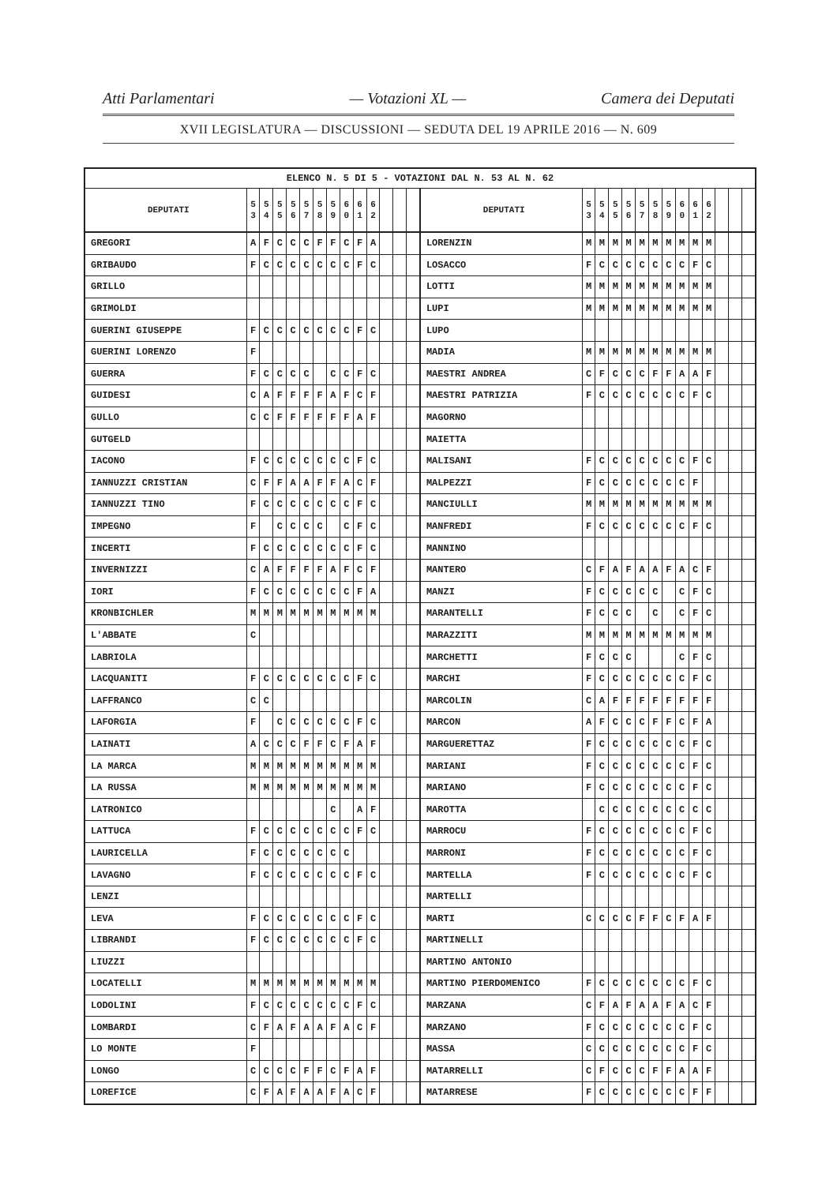Atti Parlamentari — Votazioni XL — Camera dei Deputati
XVII LEGISLATURA — DISCUSSIONI — SEDUTA DEL 19 APRILE 2016 — N. 609
| ELENCO N. 5 DI 5 - VOTAZIONI DAL N. 53 AL N. 62 | | | | | | | | | | | | | | | | | | | | | | | | | | | |
| --- | --- | --- | --- | --- | --- | --- | --- | --- | --- | --- | --- | --- | --- | --- | --- | --- | --- | --- | --- | --- | --- | --- | --- | --- | --- | --- | --- |
| DEPUTATI | 5 3 | 5 4 | 5 5 | 5 6 | 5 7 | 5 8 | 5 9 | 6 0 | 6 1 | 6 2 | | | | DEPUTATI | 5 3 | 5 4 | 5 5 | 5 6 | 5 7 | 5 8 | 5 9 | 6 0 | 6 1 | 6 2 | | | |
| GREGORI | A | F | C | C | C | F | F | C | F | A | | | | LORENZIN | M | M | M | M | M | M | M | M | M | M | | | |
| GRIBAUDO | F | C | C | C | C | C | C | C | F | C | | | | LOSACCO | F | C | C | C | C | C | C | C | F | C | | | |
| GRILLO | | | | | | | | | | | | | | LOTTI | M | M | M | M | M | M | M | M | M | M | | | |
| GRIMOLDI | | | | | | | | | | | | | | LUPI | M | M | M | M | M | M | M | M | M | M | | | |
| GUERINI GIUSEPPE | F | C | C | C | C | C | C | C | F | C | | | | LUPO | | | | | | | | | | | | | |
| GUERINI LORENZO | F | | | | | | | | | | | | | MADIA | M | M | M | M | M | M | M | M | M | M | | | |
| GUERRA | F | C | C | C | C | | C | C | F | C | | | | MAESTRI ANDREA | C | F | C | C | C | F | F | A | A | F | | | |
| GUIDESI | C | A | F | F | F | F | A | F | C | F | | | | MAESTRI PATRIZIA | F | C | C | C | C | C | C | C | F | C | | | |
| GULLO | C | C | F | F | F | F | F | F | A | F | | | | MAGORNO | | | | | | | | | | | | | |
| GUTGELD | | | | | | | | | | | | | | MAIETTA | | | | | | | | | | | | | |
| IACONO | F | C | C | C | C | C | C | C | F | C | | | | MALISANI | F | C | C | C | C | C | C | C | F | C | | | |
| IANNUZZI CRISTIAN | C | F | F | A | A | F | F | A | C | F | | | | MALPEZZI | F | C | C | C | C | C | C | C | F | | | | |
| IANNUZZI TINO | F | C | C | C | C | C | C | C | F | C | | | | MANCIULLI | M | M | M | M | M | M | M | M | M | M | | | |
| IMPEGNO | F | | C | C | C | C | | C | F | C | | | | MANFREDI | F | C | C | C | C | C | C | C | F | C | | | |
| INCERTI | F | C | C | C | C | C | C | C | F | C | | | | MANNINO | | | | | | | | | | | | | |
| INVERNIZZI | C | A | F | F | F | F | A | F | C | F | | | | MANTERO | C | F | A | F | A | A | F | A | C | F | | | |
| IORI | F | C | C | C | C | C | C | C | F | A | | | | MANZI | F | C | C | C | C | C | | C | F | C | | | |
| KRONBICHLER | M | M | M | M | M | M | M | M | M | M | | | | MARANTELLI | F | C | C | C | | C | | C | F | C | | | |
| L'ABBATE | C | | | | | | | | | | | | | MARAZZITI | M | M | M | M | M | M | M | M | M | M | | | |
| LABRIOLA | | | | | | | | | | | | | | MARCHETTI | F | C | C | C | | | | C | F | C | | | |
| LACQUANITI | F | C | C | C | C | C | C | C | F | C | | | | MARCHI | F | C | C | C | C | C | C | C | F | C | | | |
| LAFFRANCO | C | C | | | | | | | | | | | | MARCOLIN | C | A | F | F | F | F | F | F | F | F | | | |
| LAFORGIA | F | | C | C | C | C | C | C | F | C | | | | MARCON | A | F | C | C | C | F | F | C | F | A | | | |
| LAINATI | A | C | C | C | F | F | C | F | A | F | | | | MARGUERETTAZ | F | C | C | C | C | C | C | C | F | C | | | |
| LA MARCA | M | M | M | M | M | M | M | M | M | M | | | | MARIANI | F | C | C | C | C | C | C | C | F | C | | | |
| LA RUSSA | M | M | M | M | M | M | M | M | M | M | | | | MARIANO | F | C | C | C | C | C | C | C | F | C | | | |
| LATRONICO | | | | | | | C | | A | F | | | | MAROTTA | | C | C | C | C | C | C | C | C | C | | | |
| LATTUCA | F | C | C | C | C | C | C | C | F | C | | | | MARROCU | F | C | C | C | C | C | C | C | F | C | | | |
| LAURICELLA | F | C | C | C | C | C | C | C | | | | | | MARRONI | F | C | C | C | C | C | C | C | F | C | | | |
| LAVAGNO | F | C | C | C | C | C | C | C | F | C | | | | MARTELLA | F | C | C | C | C | C | C | C | F | C | | | |
| LENZI | | | | | | | | | | | | | | MARTELLI | | | | | | | | | | | | | |
| LEVA | F | C | C | C | C | C | C | C | F | C | | | | MARTI | C | C | C | C | F | F | C | F | A | F | | | |
| LIBRANDI | F | C | C | C | C | C | C | C | F | C | | | | MARTINELLI | | | | | | | | | | | | | |
| LIUZZI | | | | | | | | | | | | | | MARTINO ANTONIO | | | | | | | | | | | | | |
| LOCATELLI | M | M | M | M | M | M | M | M | M | M | | | | MARTINO PIERDOMENICO | F | C | C | C | C | C | C | C | F | C | | | |
| LODOLINI | F | C | C | C | C | C | C | C | F | C | | | | MARZANA | C | F | A | F | A | A | F | A | C | F | | | |
| LOMBARDI | C | F | A | F | A | A | F | A | C | F | | | | MARZANO | F | C | C | C | C | C | C | C | F | C | | | |
| LO MONTE | F | | | | | | | | | | | | | MASSA | C | C | C | C | C | C | C | C | F | C | | | |
| LONGO | C | C | C | C | F | F | C | F | A | F | | | | MATARRELLI | C | F | C | C | C | F | F | A | A | F | | | |
| LOREFICE | C | F | A | F | A | A | F | A | C | F | | | | MATARRESE | F | C | C | C | C | C | C | C | F | F | | | |